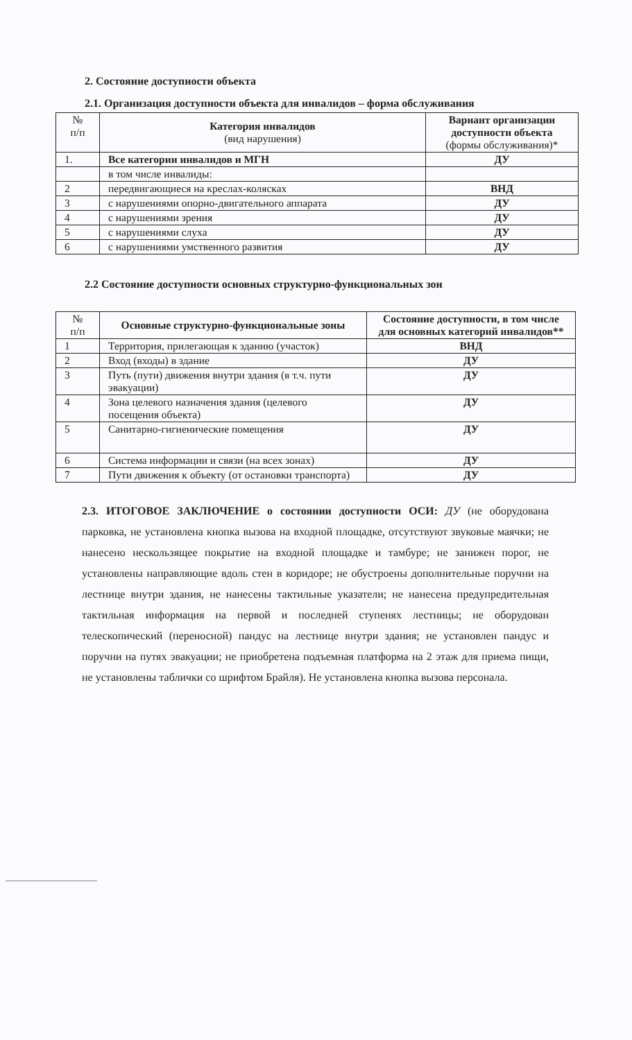2. Состояние доступности объекта
2.1. Организация доступности объекта для инвалидов – форма обслуживания
| № п/п | Категория инвалидов (вид нарушения) | Вариант организации доступности объекта (формы обслуживания)* |
| --- | --- | --- |
| 1. | Все категории инвалидов и МГН | ДУ |
| | в том числе инвалиды: | |
| 2 | передвигающиеся на креслах-колясках | ВНД |
| 3 | с нарушениями опорно-двигательного аппарата | ДУ |
| 4 | с нарушениями зрения | ДУ |
| 5 | с нарушениями слуха | ДУ |
| 6 | с нарушениями умственного развития | ДУ |
2.2 Состояние доступности основных структурно-функциональных зон
| № п/п | Основные структурно-функциональные зоны | Состояние доступности, в том числе для основных категорий инвалидов** |
| --- | --- | --- |
| 1 | Территория, прилегающая к зданию (участок) | ВНД |
| 2 | Вход (входы) в здание | ДУ |
| 3 | Путь (пути) движения внутри здания (в т.ч. пути эвакуации) | ДУ |
| 4 | Зона целевого назначения здания (целевого посещения объекта) | ДУ |
| 5 | Санитарно-гигиенические помещения | ДУ |
| 6 | Система информации и связи (на всех зонах) | ДУ |
| 7 | Пути движения к объекту (от остановки транспорта) | ДУ |
2.3. ИТОГОВОЕ ЗАКЛЮЧЕНИЕ о состоянии доступности ОСИ: ДУ (не оборудована парковка, не установлена кнопка вызова на входной площадке, отсутствуют звуковые маячки; не нанесено нескользящее покрытие на входной площадке и тамбуре; не занижен порог, не установлены направляющие вдоль стен в коридоре; не обустроены дополнительные поручни на лестнице внутри здания, не нанесены тактильные указатели; не нанесена предупредительная тактильная информация на первой и последней ступенях лестницы; не оборудован телескопический (переносной) пандус на лестнице внутри здания; не установлен пандус и поручни на путях эвакуации; не приобретена подъемная платформа на 2 этаж для приема пищи, не установлены таблички со шрифтом Брайля). Не установлена кнопка вызова персонала.